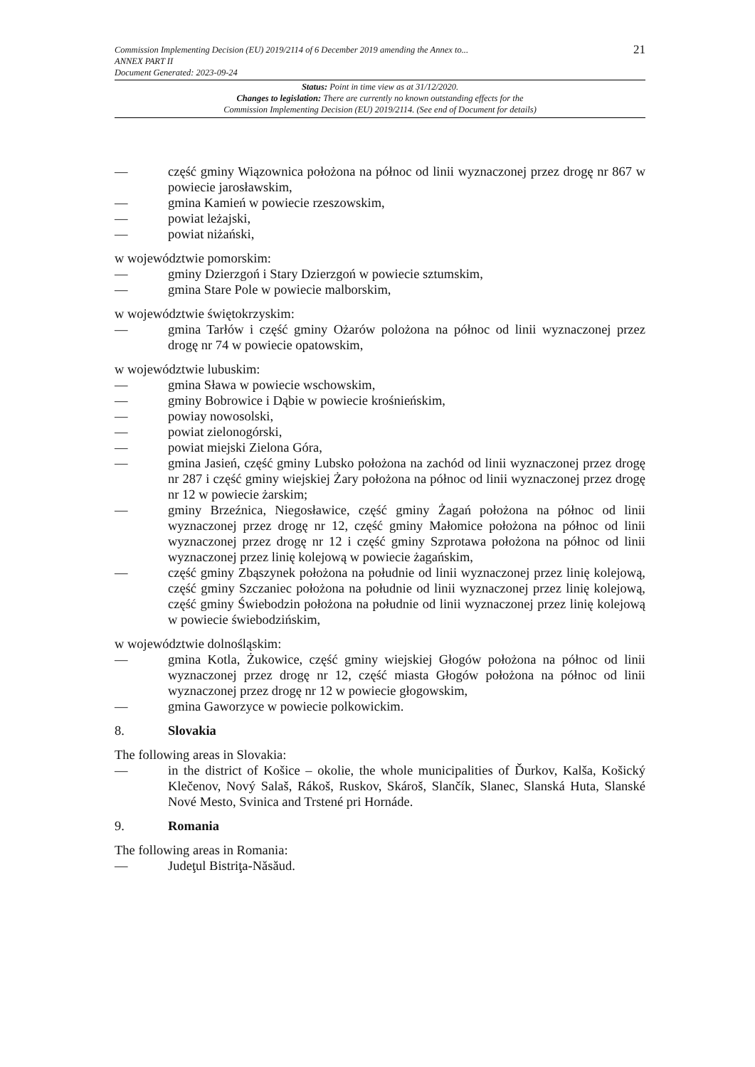Commission Implementing Decision (EU) 2019/2114 of 6 December 2019 amending the Annex to...
ANNEX PART II
Document Generated: 2023-09-24
21
Status: Point in time view as at 31/12/2020.
Changes to legislation: There are currently no known outstanding effects for the
Commission Implementing Decision (EU) 2019/2114. (See end of Document for details)
— część gminy Wiązownica położona na północ od linii wyznaczonej przez drogę nr 867 w powiecie jarosławskim,
— gmina Kamień w powiecie rzeszowskim,
— powiat leżajski,
— powiat niżański,
w województwie pomorskim:
— gminy Dzierzgoń i Stary Dzierzgoń w powiecie sztumskim,
— gmina Stare Pole w powiecie malborskim,
w województwie świętokrzyskim:
— gmina Tarłów i część gminy Ożarów polożona na północ od linii wyznaczonej przez drogę nr 74 w powiecie opatowskim,
w województwie lubuskim:
— gmina Sława w powiecie wschowskim,
— gminy Bobrowice i Dąbie w powiecie krośnieńskim,
— powiay nowosolski,
— powiat zielonogórski,
— powiat miejski Zielona Góra,
— gmina Jasień, część gminy Lubsko położona na zachód od linii wyznaczonej przez drogę nr 287 i część gminy wiejskiej Żary położona na północ od linii wyznaczonej przez drogę nr 12 w powiecie żarskim;
— gminy Brzeźnica, Niegosławice, część gminy Żagań położona na północ od linii wyznaczonej przez drogę nr 12, część gminy Małomice położona na północ od linii wyznaczonej przez drogę nr 12 i część gminy Szprotawa położona na północ od linii wyznaczonej przez linię kolejową w powiecie żagańskim,
— część gminy Zbąszynek położona na południe od linii wyznaczonej przez linię kolejową, część gminy Szczaniec położona na południe od linii wyznaczonej przez linię kolejową, część gminy Świebodzin położona na południe od linii wyznaczonej przez linię kolejową w powiecie świebodzińskim,
w województwie dolnośląskim:
— gmina Kotla, Żukowice, część gminy wiejskiej Głogów położona na północ od linii wyznaczonej przez drogę nr 12, część miasta Głogów położona na północ od linii wyznaczonej przez drogę nr 12 w powiecie głogowskim,
— gmina Gaworzyce w powiecie polkowickim.
8. Slovakia
The following areas in Slovakia:
— in the district of Košice – okolie, the whole municipalities of Ďurkov, Kalša, Košický Klečenov, Nový Salaš, Rákoš, Ruskov, Skároš, Slančík, Slanec, Slanská Huta, Slanské Nové Mesto, Svinica and Trstené pri Hornáde.
9. Romania
The following areas in Romania:
— Judeţul Bistriţa-Năsăud.